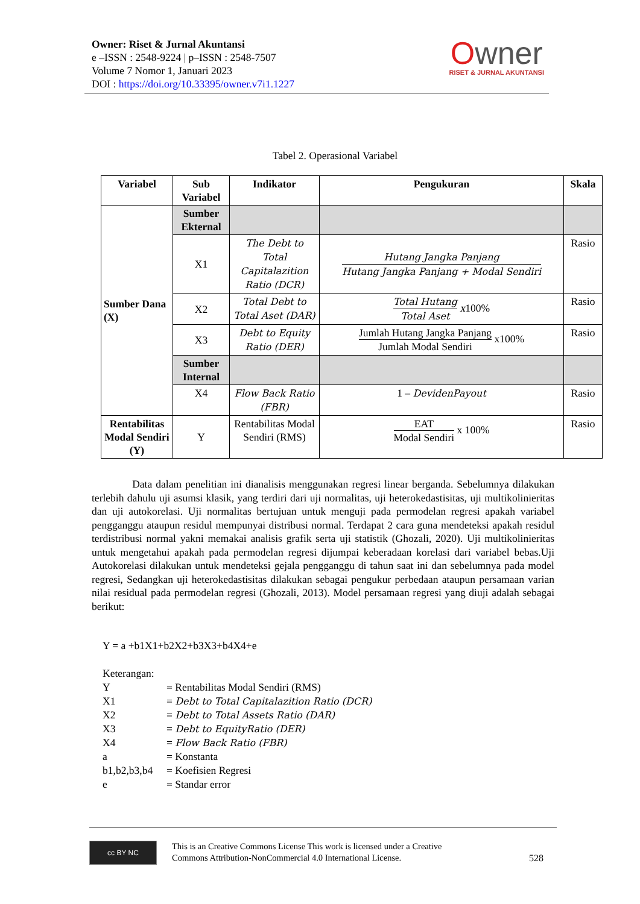Owner: Riset & Jurnal Akuntansi
e –ISSN : 2548-9224 | p–ISSN : 2548-7507
Volume 7 Nomor 1, Januari 2023
DOI : https://doi.org/10.33395/owner.v7i1.1227
Owner
RISET & JURNAL AKUNTANSI
Tabel 2. Operasional Variabel
| Variabel | Sub Variabel | Indikator | Pengukuran | Skala |
| --- | --- | --- | --- | --- |
| Sumber Dana (X) | Sumber Ekternal | | | |
| | X1 | The Debt to Total Capitalazition Ratio (DCR) | Hutang Jangka Panjang Hutang Jangka Panjang + Modal Sendiri | Rasio |
| | X2 | Total Debt to Total Aset (DAR) | Total Hutang Total Aset x 100% | Rasio |
| | X3 | Debt to Equity Ratio (DER) | Jumlah Hutang Jangka Panjang Jumlah Modal Sendiri x100% | Rasio |
| | Sumber Internal | | | |
| | X4 | Flow Back Ratio (FBR) | 1 – DevidenPayout | Rasio |
| Rentabilitas Modal Sendiri (Y) | Y | Rentabilitas Modal Sendiri (RMS) | EAT Modal Sendiri x 100% | Rasio |
Data dalam penelitian ini dianalisis menggunakan regresi linear berganda. Sebelumnya dilakukan terlebih dahulu uji asumsi klasik, yang terdiri dari uji normalitas, uji heterokedastisitas, uji multikolinieritas dan uji autokorelasi. Uji normalitas bertujuan untuk menguji pada permodelan regresi apakah variabel pengganggu ataupun residul mempunyai distribusi normal. Terdapat 2 cara guna mendeteksi apakah residul terdistribusi normal yakni memakai analisis grafik serta uji statistik (Ghozali, 2020). Uji multikolinieritas untuk mengetahui apakah pada permodelan regresi dijumpai keberadaan korelasi dari variabel bebas.Uji Autokorelasi dilakukan untuk mendeteksi gejala pengganggu di tahun saat ini dan sebelumnya pada model regresi, Sedangkan uji heterokedastisitas dilakukan sebagai pengukur perbedaan ataupun persamaan varian nilai residual pada permodelan regresi (Ghozali, 2013). Model persamaan regresi yang diuji adalah sebagai berikut:
Y = a +b1X1+b2X2+b3X3+b4X4+e
Keterangan:
| Y | = Rentabilitas Modal Sendiri (RMS) |
| X1 | = Debt to Total Capitalazition Ratio (DCR) |
| X2 | = Debt to Total Assets Ratio (DAR) |
| X3 | = Debt to EquityRatio (DER) |
| X4 | = Flow Back Ratio (FBR) |
| a | = Konstanta |
| b1,b2,b3,b4 | = Koefisien Regresi |
| e | = Standar error |
cc BY NC
This is an Creative Commons License This work is licensed under a Creative
Commons Attribution-NonCommercial 4.0 International License.
528